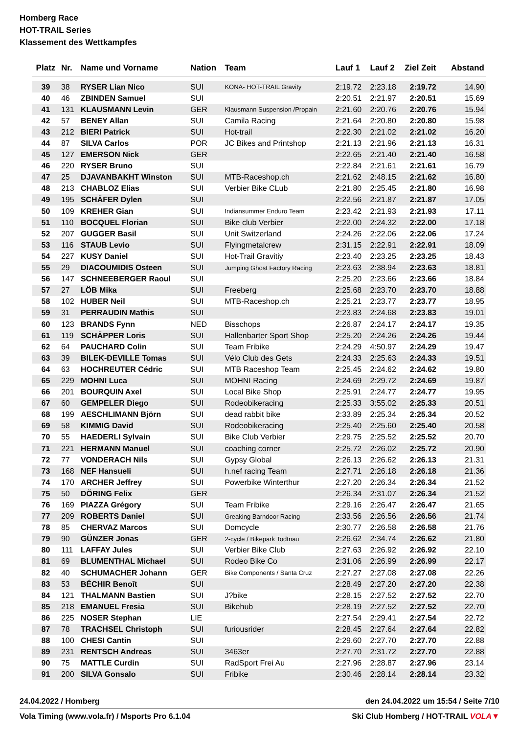Homberg Race
HOT-TRAIL Series
Klassement des Wettkampfes
| Platz | Nr. | Name und Vorname | Nation | Team | Lauf 1 | Lauf 2 | Ziel Zeit | Abstand |
| --- | --- | --- | --- | --- | --- | --- | --- | --- |
| 39 | 38 | RYSER Lian Nico | SUI | KONA- HOT-TRAIL Gravity | 2:19.72 | 2:23.18 | 2:19.72 | 14.90 |
| 40 | 46 | ZBINDEN Samuel | SUI | | 2:20.51 | 2:21.97 | 2:20.51 | 15.69 |
| 41 | 131 | KLAUSMANN Levin | GER | Klausmann Suspension /Propain | 2:21.60 | 2:20.76 | 2:20.76 | 15.94 |
| 42 | 57 | BENEY Allan | SUI | Camila Racing | 2:21.64 | 2:20.80 | 2:20.80 | 15.98 |
| 43 | 212 | BIERI Patrick | SUI | Hot-trail | 2:22.30 | 2:21.02 | 2:21.02 | 16.20 |
| 44 | 87 | SILVA Carlos | POR | JC Bikes and Printshop | 2:21.13 | 2:21.96 | 2:21.13 | 16.31 |
| 45 | 127 | EMERSON Nick | GER | | 2:22.65 | 2:21.40 | 2:21.40 | 16.58 |
| 46 | 220 | RYSER Bruno | SUI | | 2:22.84 | 2:21.61 | 2:21.61 | 16.79 |
| 47 | 25 | DJAVANBAKHT Winston | SUI | MTB-Raceshop.ch | 2:21.62 | 2:48.15 | 2:21.62 | 16.80 |
| 48 | 213 | CHABLOZ Elias | SUI | Verbier Bike CLub | 2:21.80 | 2:25.45 | 2:21.80 | 16.98 |
| 49 | 195 | SCHÄFER Dylen | SUI | | 2:22.56 | 2:21.87 | 2:21.87 | 17.05 |
| 50 | 109 | KREHER Gian | SUI | Indiansummer Enduro Team | 2:23.42 | 2:21.93 | 2:21.93 | 17.11 |
| 51 | 110 | BOCQUEL Florian | SUI | Bike club Verbier | 2:22.00 | 2:24.32 | 2:22.00 | 17.18 |
| 52 | 207 | GUGGER Basil | SUI | Unit Switzerland | 2:24.26 | 2:22.06 | 2:22.06 | 17.24 |
| 53 | 116 | STAUB Levio | SUI | Flyingmetalcrew | 2:31.15 | 2:22.91 | 2:22.91 | 18.09 |
| 54 | 227 | KUSY Daniel | SUI | Hot-Trail Gravitiy | 2:23.40 | 2:23.25 | 2:23.25 | 18.43 |
| 55 | 29 | DIACOUMIDIS Osteen | SUI | Jumping Ghost Factory Racing | 2:23.63 | 2:38.94 | 2:23.63 | 18.81 |
| 56 | 147 | SCHNEEBERGER Raoul | SUI | | 2:25.20 | 2:23.66 | 2:23.66 | 18.84 |
| 57 | 27 | LÖB Mika | SUI | Freeberg | 2:25.68 | 2:23.70 | 2:23.70 | 18.88 |
| 58 | 102 | HUBER Neil | SUI | MTB-Raceshop.ch | 2:25.21 | 2:23.77 | 2:23.77 | 18.95 |
| 59 | 31 | PERRAUDIN Mathis | SUI | | 2:23.83 | 2:24.68 | 2:23.83 | 19.01 |
| 60 | 123 | BRANDS Fynn | NED | Bisschops | 2:26.87 | 2:24.17 | 2:24.17 | 19.35 |
| 61 | 119 | SCHÄPPER Loris | SUI | Hallenbarter Sport Shop | 2:25.20 | 2:24.26 | 2:24.26 | 19.44 |
| 62 | 64 | PAUCHARD Colin | SUI | Team Fribike | 2:24.29 | 4:50.97 | 2:24.29 | 19.47 |
| 63 | 39 | BILEK-DEVILLE Tomas | SUI | Vélo Club des Gets | 2:24.33 | 2:25.63 | 2:24.33 | 19.51 |
| 64 | 63 | HOCHREUTER Cédric | SUI | MTB Raceshop Team | 2:25.45 | 2:24.62 | 2:24.62 | 19.80 |
| 65 | 229 | MOHNI Luca | SUI | MOHNI Racing | 2:24.69 | 2:29.72 | 2:24.69 | 19.87 |
| 66 | 201 | BOURQUIN Axel | SUI | Local Bike Shop | 2:25.91 | 2:24.77 | 2:24.77 | 19.95 |
| 67 | 60 | GEMPELER Diego | SUI | Rodeobikeracing | 2:25.33 | 3:55.02 | 2:25.33 | 20.51 |
| 68 | 199 | AESCHLIMANN Björn | SUI | dead rabbit bike | 2:33.89 | 2:25.34 | 2:25.34 | 20.52 |
| 69 | 58 | KIMMIG David | SUI | Rodeobikeracing | 2:25.40 | 2:25.60 | 2:25.40 | 20.58 |
| 70 | 55 | HAEDERLI Sylvain | SUI | Bike Club Verbier | 2:29.75 | 2:25.52 | 2:25.52 | 20.70 |
| 71 | 221 | HERMANN Manuel | SUI | coaching corner | 2:25.72 | 2:26.02 | 2:25.72 | 20.90 |
| 72 | 77 | VONDERACH Nils | SUI | Gypsy Global | 2:26.13 | 2:26.62 | 2:26.13 | 21.31 |
| 73 | 168 | NEF Hansueli | SUI | h.nef racing Team | 2:27.71 | 2:26.18 | 2:26.18 | 21.36 |
| 74 | 170 | ARCHER Jeffrey | SUI | Powerbike Winterthur | 2:27.20 | 2:26.34 | 2:26.34 | 21.52 |
| 75 | 50 | DÖRING Felix | GER | | 2:26.34 | 2:31.07 | 2:26.34 | 21.52 |
| 76 | 169 | PIAZZA Grégory | SUI | Team Fribike | 2:29.16 | 2:26.47 | 2:26.47 | 21.65 |
| 77 | 209 | ROBERTS Daniel | SUI | Greaking Barndoor Racing | 2:33.56 | 2:26.56 | 2:26.56 | 21.74 |
| 78 | 85 | CHERVAZ Marcos | SUI | Domcycle | 2:30.77 | 2:26.58 | 2:26.58 | 21.76 |
| 79 | 90 | GÜNZER Jonas | GER | 2-cycle / Bikepark Todtnau | 2:26.62 | 2:34.74 | 2:26.62 | 21.80 |
| 80 | 111 | LAFFAY Jules | SUI | Verbier Bike Club | 2:27.63 | 2:26.92 | 2:26.92 | 22.10 |
| 81 | 69 | BLUMENTHAL Michael | SUI | Rodeo Bike Co | 2:31.06 | 2:26.99 | 2:26.99 | 22.17 |
| 82 | 40 | SCHUMACHER Johann | GER | Bike Components / Santa Cruz | 2:27.27 | 2:27.08 | 2:27.08 | 22.26 |
| 83 | 53 | BÉCHIR Benoît | SUI | | 2:28.49 | 2:27.20 | 2:27.20 | 22.38 |
| 84 | 121 | THALMANN Bastien | SUI | J?bike | 2:28.15 | 2:27.52 | 2:27.52 | 22.70 |
| 85 | 218 | EMANUEL Fresia | SUI | Bikehub | 2:28.19 | 2:27.52 | 2:27.52 | 22.70 |
| 86 | 225 | NOSER Stephan | LIE | | 2:27.54 | 2:29.41 | 2:27.54 | 22.72 |
| 87 | 78 | TRACHSEL Christoph | SUI | furiousrider | 2:28.45 | 2:27.64 | 2:27.64 | 22.82 |
| 88 | 100 | CHESI Cantin | SUI | | 2:29.60 | 2:27.70 | 2:27.70 | 22.88 |
| 89 | 231 | RENTSCH Andreas | SUI | 3463er | 2:27.70 | 2:31.72 | 2:27.70 | 22.88 |
| 90 | 75 | MATTLE Curdin | SUI | RadSport Frei Au | 2:27.96 | 2:28.87 | 2:27.96 | 23.14 |
| 91 | 200 | SILVA Gonsalo | SUI | Fribike | 2:30.46 | 2:28.14 | 2:28.14 | 23.32 |
24.04.2022 / Homberg den 24.04.2022 um 15:54 / Seite 7/10
Vola Timing (www.vola.fr) / Msports Pro 6.1.04 Ski Club Homberg / HOT-TRAIL VOLA▼